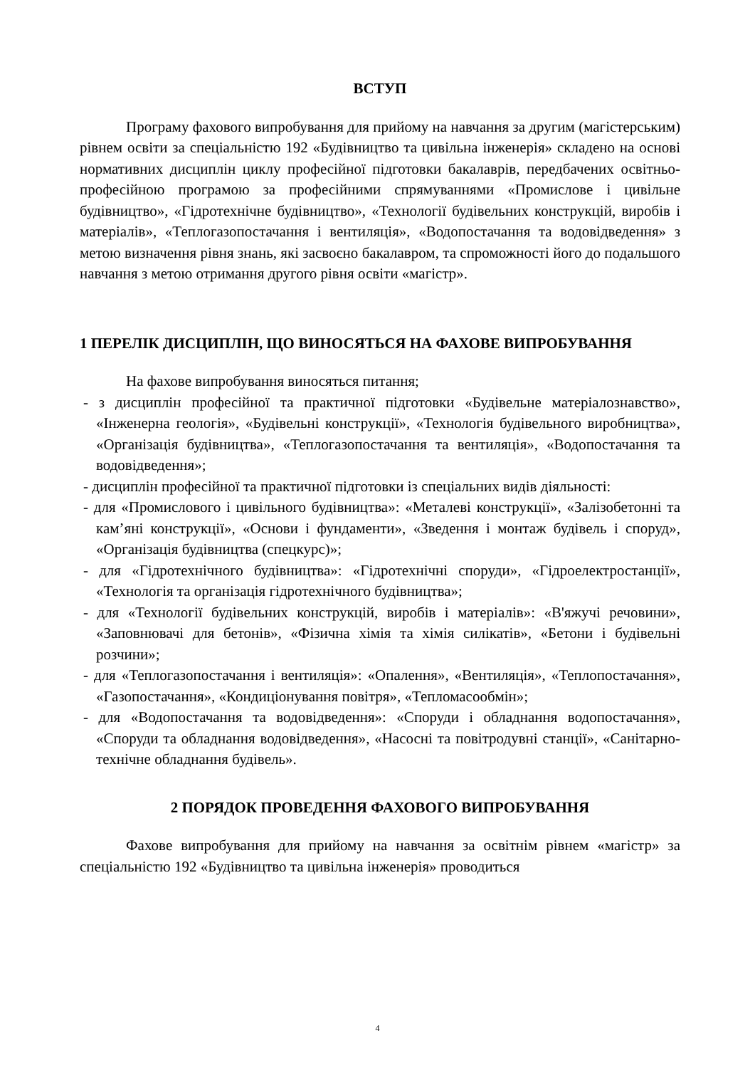ВСТУП
Програму фахового випробування для прийому на навчання за другим (магістерським) рівнем освіти за спеціальністю 192 «Будівництво та цивільна інженерія» складено на основі нормативних дисциплін циклу професійної підготовки бакалаврів, передбачених освітньо-професійною програмою за професійними спрямуваннями «Промислове і цивільне будівництво», «Гідротехнічне будівництво», «Технології будівельних конструкцій, виробів і матеріалів», «Теплогазопостачання і вентиляція», «Водопостачання та водовідведення» з метою визначення рівня знань, які засвоєно бакалавром, та спроможності його до подальшого навчання з метою отримання другого рівня освіти «магістр».
1 ПЕРЕЛІК ДИСЦИПЛІН, ЩО ВИНОСЯТЬСЯ НА ФАХОВЕ ВИПРОБУВАННЯ
На фахове випробування виносяться питання;
- з дисциплін професійної та практичної підготовки «Будівельне матеріалознавство», «Інженерна геологія», «Будівельні конструкції», «Технологія будівельного виробництва», «Організація будівництва», «Теплогазопостачання та вентиляція», «Водопостачання та водовідведення»;
- дисциплін професійної та практичної підготовки із спеціальних видів діяльності:
- для «Промислового і цивільного будівництва»: «Металеві конструкції», «Залізобетонні та кам’яні конструкції», «Основи і фундаменти», «Зведення і монтаж будівель і споруд», «Організація будівництва (спецкурс)»;
- для «Гідротехнічного будівництва»: «Гідротехнічні споруди», «Гідроелектростанції», «Технологія та організація гідротехнічного будівництва»;
- для «Технології будівельних конструкцій, виробів і матеріалів»: «В'яжучі речовини», «Заповнювачі для бетонів», «Фізична хімія та хімія силікатів», «Бетони і будівельні розчини»;
- для «Теплогазопостачання і вентиляція»: «Опалення», «Вентиляція», «Теплопостачання», «Газопостачання», «Кондиціонування повітря», «Тепломасообмін»;
- для «Водопостачання та водовідведення»: «Споруди і обладнання водопостачання», «Споруди та обладнання водовідведення», «Насосні та повітродувні станції», «Санітарно-технічне обладнання будівель».
2 ПОРЯДОК ПРОВЕДЕННЯ ФАХОВОГО ВИПРОБУВАННЯ
Фахове випробування для прийому на навчання за освітнім рівнем «магістр» за спеціальністю 192 «Будівництво та цивільна інженерія» проводиться
4